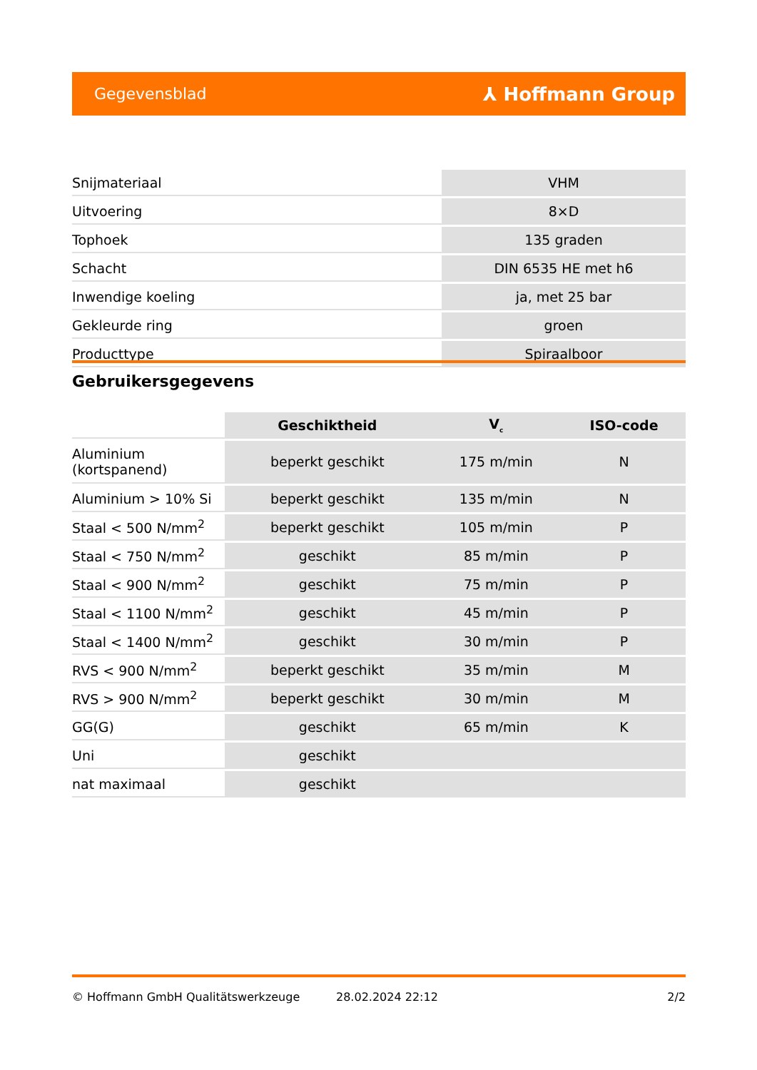Gegevensblad ⅄ Hoffmann Group
| Snijmateriaal | VHM |
| Uitvoering | 8×D |
| Tophoek | 135 graden |
| Schacht | DIN 6535 HE met h6 |
| Inwendige koeling | ja, met 25 bar |
| Gekleurde ring | groen |
| Producttype | Spiraalboor |
Gebruikersgegevens
| | Geschiktheid | V<sub>c</sub> | ISO-code |
| --- | --- | --- | --- |
| Aluminium (kortspanend) | beperkt geschikt | 175 m/min | N |
| Aluminium > 10% Si | beperkt geschikt | 135 m/min | N |
| Staal < 500 N/mm<sup>2</sup> | beperkt geschikt | 105 m/min | P |
| Staal < 750 N/mm<sup>2</sup> | geschikt | 85 m/min | P |
| Staal < 900 N/mm<sup>2</sup> | geschikt | 75 m/min | P |
| Staal < 1100 N/mm<sup>2</sup> | geschikt | 45 m/min | P |
| Staal < 1400 N/mm<sup>2</sup> | geschikt | 30 m/min | P |
| RVS < 900 N/mm<sup>2</sup> | beperkt geschikt | 35 m/min | M |
| RVS > 900 N/mm<sup>2</sup> | beperkt geschikt | 30 m/min | M |
| GG(G) | geschikt | 65 m/min | K |
| Uni | geschikt | | |
| nat maximaal | geschikt | | |
© Hoffmann GmbH Qualitätswerkzeuge 28.02.2024 22:12 2/2